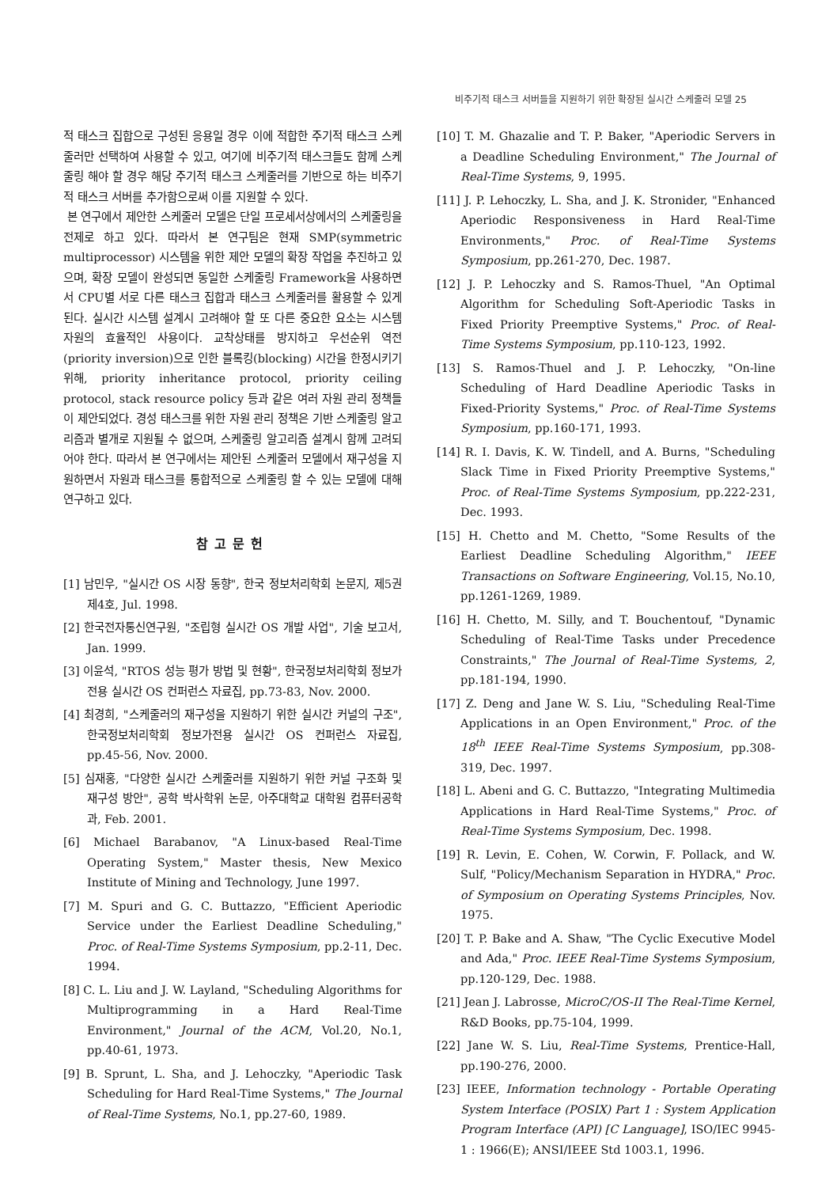비주기적 태스크 서버들을 지원하기 위한 확장된 실시간 스케줄러 모델 25
적 태스크 집합으로 구성된 응용일 경우 이에 적합한 주기적 태스크 스케줄러만 선택하여 사용할 수 있고, 여기에 비주기적 태스크들도 함께 스케줄링 해야 할 경우 해당 주기적 태스크 스케줄러를 기반으로 하는 비주기적 태스크 서버를 추가함으로써 이를 지원할 수 있다.
본 연구에서 제안한 스케줄러 모델은 단일 프로세서상에서의 스케줄링을 전제로 하고 있다. 따라서 본 연구팀은 현재 SMP(symmetric multiprocessor) 시스템을 위한 제안 모델의 확장 작업을 추진하고 있으며, 확장 모델이 완성되면 동일한 스케줄링 Framework을 사용하면서 CPU별 서로 다른 태스크 집합과 태스크 스케줄러를 활용할 수 있게 된다. 실시간 시스템 설계시 고려해야 할 또 다른 중요한 요소는 시스템 자원의 효율적인 사용이다. 교착상태를 방지하고 우선순위 역전(priority inversion)으로 인한 블록킹(blocking) 시간을 한정시키기 위해, priority inheritance protocol, priority ceiling protocol, stack resource policy 등과 같은 여러 자원 관리 정책들이 제안되었다. 경성 태스크를 위한 자원 관리 정책은 기반 스케줄링 알고리즘과 별개로 지원될 수 없으며, 스케줄링 알고리즘 설계시 함께 고려되어야 한다. 따라서 본 연구에서는 제안된 스케줄러 모델에서 재구성을 지원하면서 자원과 태스크를 통합적으로 스케줄링 할 수 있는 모델에 대해 연구하고 있다.
참고문헌
[1] 남민우, "실시간 OS 시장 동향", 한국 정보처리학회 논문지, 제5권 제4호, Jul. 1998.
[2] 한국전자통신연구원, "조립형 실시간 OS 개발 사업", 기술 보고서, Jan. 1999.
[3] 이윤석, "RTOS 성능 평가 방법 및 현황", 한국정보처리학회 정보가전용 실시간 OS 컨퍼런스 자료집, pp.73-83, Nov. 2000.
[4] 최경희, "스케줄러의 재구성을 지원하기 위한 실시간 커널의 구조", 한국정보처리학회 정보가전용 실시간 OS 컨퍼런스 자료집, pp.45-56, Nov. 2000.
[5] 심재홍, "다양한 실시간 스케줄러를 지원하기 위한 커널 구조화 및 재구성 방안", 공학 박사학위 논문, 아주대학교 대학원 컴퓨터공학과, Feb. 2001.
[6] Michael Barabanov, "A Linux-based Real-Time Operating System," Master thesis, New Mexico Institute of Mining and Technology, June 1997.
[7] M. Spuri and G. C. Buttazzo, "Efficient Aperiodic Service under the Earliest Deadline Scheduling," Proc. of Real-Time Systems Symposium, pp.2-11, Dec. 1994.
[8] C. L. Liu and J. W. Layland, "Scheduling Algorithms for Multiprogramming in a Hard Real-Time Environment," Journal of the ACM, Vol.20, No.1, pp.40-61, 1973.
[9] B. Sprunt, L. Sha, and J. Lehoczky, "Aperiodic Task Scheduling for Hard Real-Time Systems," The Journal of Real-Time Systems, No.1, pp.27-60, 1989.
[10] T. M. Ghazalie and T. P. Baker, "Aperiodic Servers in a Deadline Scheduling Environment," The Journal of Real-Time Systems, 9, 1995.
[11] J. P. Lehoczky, L. Sha, and J. K. Stronider, "Enhanced Aperiodic Responsiveness in Hard Real-Time Environments," Proc. of Real-Time Systems Symposium, pp.261-270, Dec. 1987.
[12] J. P. Lehoczky and S. Ramos-Thuel, "An Optimal Algorithm for Scheduling Soft-Aperiodic Tasks in Fixed Priority Preemptive Systems," Proc. of Real-Time Systems Symposium, pp.110-123, 1992.
[13] S. Ramos-Thuel and J. P. Lehoczky, "On-line Scheduling of Hard Deadline Aperiodic Tasks in Fixed-Priority Systems," Proc. of Real-Time Systems Symposium, pp.160-171, 1993.
[14] R. I. Davis, K. W. Tindell, and A. Burns, "Scheduling Slack Time in Fixed Priority Preemptive Systems," Proc. of Real-Time Systems Symposium, pp.222-231, Dec. 1993.
[15] H. Chetto and M. Chetto, "Some Results of the Earliest Deadline Scheduling Algorithm," IEEE Transactions on Software Engineering, Vol.15, No.10, pp.1261-1269, 1989.
[16] H. Chetto, M. Silly, and T. Bouchentouf, "Dynamic Scheduling of Real-Time Tasks under Precedence Constraints," The Journal of Real-Time Systems, 2, pp.181-194, 1990.
[17] Z. Deng and Jane W. S. Liu, "Scheduling Real-Time Applications in an Open Environment," Proc. of the 18<sup>th</sup> IEEE Real-Time Systems Symposium, pp.308-319, Dec. 1997.
[18] L. Abeni and G. C. Buttazzo, "Integrating Multimedia Applications in Hard Real-Time Systems," Proc. of Real-Time Systems Symposium, Dec. 1998.
[19] R. Levin, E. Cohen, W. Corwin, F. Pollack, and W. Sulf, "Policy/Mechanism Separation in HYDRA," Proc. of Symposium on Operating Systems Principles, Nov. 1975.
[20] T. P. Bake and A. Shaw, "The Cyclic Executive Model and Ada," Proc. IEEE Real-Time Systems Symposium, pp.120-129, Dec. 1988.
[21] Jean J. Labrosse, MicroC/OS-II The Real-Time Kernel, R&D Books, pp.75-104, 1999.
[22] Jane W. S. Liu, Real-Time Systems, Prentice-Hall, pp.190-276, 2000.
[23] IEEE, Information technology - Portable Operating System Interface (POSIX) Part 1 : System Application Program Interface (API) [C Language], ISO/IEC 9945-1 : 1966(E); ANSI/IEEE Std 1003.1, 1996.